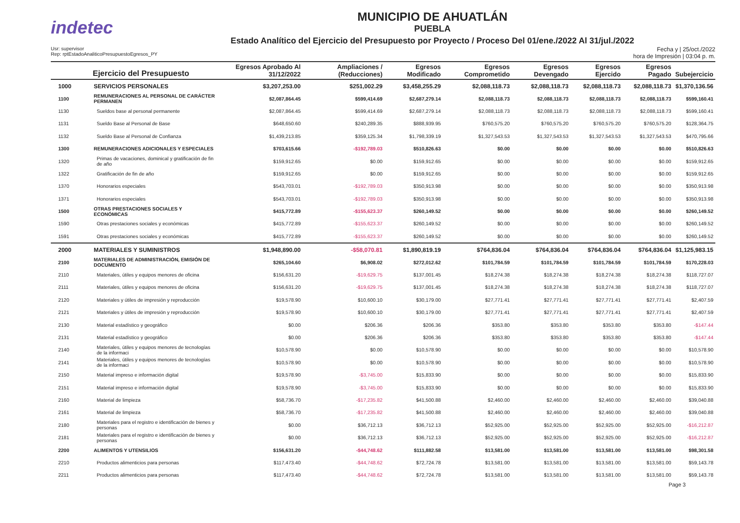indetec
MUNICIPIO DE AHUATLÁN
PUEBLA
Estado Analítico del Ejercicio del Presupuesto por Proyecto / Proceso Del 01/ene./2022 Al 31/jul./2022
Usr: supervisor
Rep: rptEstadoAnaliticoPresupuestoEgresos_PY
Fecha y | 25/oct./2022
hora de Impresión | 03:04 p. m.
| Ejercicio del Presupuesto | | Egresos Aprobado Al 31/12/2022 | Ampliaciones / (Reducciones) | Egresos Modificado | Egresos Comprometido | Egresos Devengado | Egresos Ejercido | Egresos Pagado | Subejercicio |
| --- | --- | --- | --- | --- | --- | --- | --- | --- | --- |
| 1000 | SERVICIOS PERSONALES | $3,207,253.00 | $251,002.29 | $3,458,255.29 | $2,088,118.73 | $2,088,118.73 | $2,088,118.73 | $2,088,118.73 | $1,370,136.56 |
| 1100 | REMUNERACIONES AL PERSONAL DE CARÁCTER PERMANEN | $2,087,864.45 | $599,414.69 | $2,687,279.14 | $2,088,118.73 | $2,088,118.73 | $2,088,118.73 | $2,088,118.73 | $599,160.41 |
| 1130 | Sueldos base al personal permanente | $2,087,864.45 | $599,414.69 | $2,687,279.14 | $2,088,118.73 | $2,088,118.73 | $2,088,118.73 | $2,088,118.73 | $599,160.41 |
| 1131 | Sueldo Base al Personal de Base | $648,650.60 | $240,289.35 | $888,939.95 | $760,575.20 | $760,575.20 | $760,575.20 | $760,575.20 | $128,364.75 |
| 1132 | Sueldo Base al Personal de Confianza | $1,439,213.85 | $359,125.34 | $1,798,339.19 | $1,327,543.53 | $1,327,543.53 | $1,327,543.53 | $1,327,543.53 | $470,795.66 |
| 1300 | REMUNERACIONES ADICIONALES Y ESPECIALES | $703,615.66 | -$192,789.03 | $510,826.63 | $0.00 | $0.00 | $0.00 | $0.00 | $510,826.63 |
| 1320 | Primas de vacaciones, dominical y gratificación de fin de año | $159,912.65 | $0.00 | $159,912.65 | $0.00 | $0.00 | $0.00 | $0.00 | $159,912.65 |
| 1322 | Gratificación de fin de año | $159,912.65 | $0.00 | $159,912.65 | $0.00 | $0.00 | $0.00 | $0.00 | $159,912.65 |
| 1370 | Honorarios especiales | $543,703.01 | -$192,789.03 | $350,913.98 | $0.00 | $0.00 | $0.00 | $0.00 | $350,913.98 |
| 1371 | Honorarios especiales | $543,703.01 | -$192,789.03 | $350,913.98 | $0.00 | $0.00 | $0.00 | $0.00 | $350,913.98 |
| 1500 | OTRAS PRESTACIONES SOCIALES Y ECONÓMICAS | $415,772.89 | -$155,623.37 | $260,149.52 | $0.00 | $0.00 | $0.00 | $0.00 | $260,149.52 |
| 1590 | Otras prestaciones sociales y económicas | $415,772.89 | -$155,623.37 | $260,149.52 | $0.00 | $0.00 | $0.00 | $0.00 | $260,149.52 |
| 1591 | Otras prestaciones sociales y económicas | $415,772.89 | -$155,623.37 | $260,149.52 | $0.00 | $0.00 | $0.00 | $0.00 | $260,149.52 |
| 2000 | MATERIALES Y SUMINISTROS | $1,948,890.00 | -$58,070.81 | $1,890,819.19 | $764,836.04 | $764,836.04 | $764,836.04 | $764,836.04 | $1,125,983.15 |
| 2100 | MATERIALES DE ADMINISTRACIÓN, EMISIÓN DE DOCUMENTO | $265,104.60 | $6,908.02 | $272,012.62 | $101,784.59 | $101,784.59 | $101,784.59 | $101,784.59 | $170,228.03 |
| 2110 | Materiales, útiles y equipos menores de oficina | $156,631.20 | -$19,629.75 | $137,001.45 | $18,274.38 | $18,274.38 | $18,274.38 | $18,274.38 | $118,727.07 |
| 2111 | Materiales, útiles y equipos menores de oficina | $156,631.20 | -$19,629.75 | $137,001.45 | $18,274.38 | $18,274.38 | $18,274.38 | $18,274.38 | $118,727.07 |
| 2120 | Materiales y útiles de impresión y reproducción | $19,578.90 | $10,600.10 | $30,179.00 | $27,771.41 | $27,771.41 | $27,771.41 | $27,771.41 | $2,407.59 |
| 2121 | Materiales y útiles de impresión y reproducción | $19,578.90 | $10,600.10 | $30,179.00 | $27,771.41 | $27,771.41 | $27,771.41 | $27,771.41 | $2,407.59 |
| 2130 | Material estadístico y geográfico | $0.00 | $206.36 | $206.36 | $353.80 | $353.80 | $353.80 | $353.80 | -$147.44 |
| 2131 | Material estadístico y geográfico | $0.00 | $206.36 | $206.36 | $353.80 | $353.80 | $353.80 | $353.80 | -$147.44 |
| 2140 | Materiales, útiles y equipos menores de tecnologías de la informaci | $10,578.90 | $0.00 | $10,578.90 | $0.00 | $0.00 | $0.00 | $0.00 | $10,578.90 |
| 2141 | Materiales, útiles y equipos menores de tecnologías de la informaci | $10,578.90 | $0.00 | $10,578.90 | $0.00 | $0.00 | $0.00 | $0.00 | $10,578.90 |
| 2150 | Material impreso e información digital | $19,578.90 | -$3,745.00 | $15,833.90 | $0.00 | $0.00 | $0.00 | $0.00 | $15,833.90 |
| 2151 | Material impreso e información digital | $19,578.90 | -$3,745.00 | $15,833.90 | $0.00 | $0.00 | $0.00 | $0.00 | $15,833.90 |
| 2160 | Material de limpieza | $58,736.70 | -$17,235.82 | $41,500.88 | $2,460.00 | $2,460.00 | $2,460.00 | $2,460.00 | $39,040.88 |
| 2161 | Material de limpieza | $58,736.70 | -$17,235.82 | $41,500.88 | $2,460.00 | $2,460.00 | $2,460.00 | $2,460.00 | $39,040.88 |
| 2180 | Materiales para el registro e identificación de bienes y personas | $0.00 | $36,712.13 | $36,712.13 | $52,925.00 | $52,925.00 | $52,925.00 | $52,925.00 | -$16,212.87 |
| 2181 | Materiales para el registro e identificación de bienes y personas | $0.00 | $36,712.13 | $36,712.13 | $52,925.00 | $52,925.00 | $52,925.00 | $52,925.00 | -$16,212.87 |
| 2200 | ALIMENTOS Y UTENSILIOS | $156,631.20 | -$44,748.62 | $111,882.58 | $13,581.00 | $13,581.00 | $13,581.00 | $13,581.00 | $98,301.58 |
| 2210 | Productos alimenticios para personas | $117,473.40 | -$44,748.62 | $72,724.78 | $13,581.00 | $13,581.00 | $13,581.00 | $13,581.00 | $59,143.78 |
| 2211 | Productos alimenticios para personas | $117,473.40 | -$44,748.62 | $72,724.78 | $13,581.00 | $13,581.00 | $13,581.00 | $13,581.00 | $59,143.78 |
Page 3